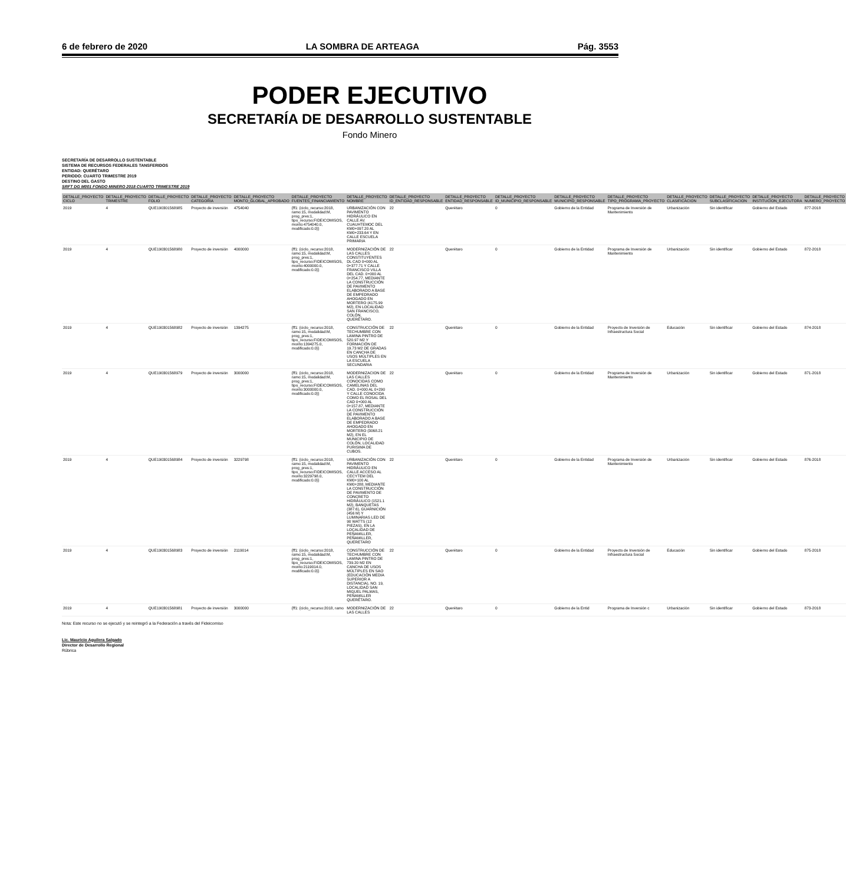6 de febrero de 2020 LA SOMBRA DE ARTEAGA Pág. 3553
PODER EJECUTIVO
SECRETARÍA DE DESARROLLO SUSTENTABLE
Fondo Minero
SECRETARÍA DE DESARROLLO SUSTENTABLE
SISTEMA DE RECURSOS FEDERALES TANSFERIDOS
ENTIDAD: QUERÉTARO
PERIODO: CUARTO TRIMESTRE 2019
DESTINO DEL GASTO
SRFT DG M001 FONDO MINERO 2018 CUARTO TRIMESTRE 2019
| DETALLE_PROYECTO CICLO | DETALLE_PROYECTO TRIMESTRE | DETALLE_PROYECTO FOLIO | DETALLE_PROYECTO CATEGORIA | DETALLE_PROYECTO MONTO_GLOBAL_APROBADO | DETALLE_PROYECTO FUENTES_FINANCIAMIENTO | DETALLE_PROYECTO NOMBRE | DETALLE_PROYECTO ID_ENTIDAD_RESPONSABLE | DETALLE_PROYECTO ENTIDAD_RESPONSABLE | DETALLE_PROYECTO ID_MUNICIPIO_RESPONSABLE | DETALLE_PROYECTO MUNICIPIO_RESPONSABLE | DETALLE_PROYECTO TIPO_PROGRAMA_PROYECTO | DETALLE_PROYECTO CLASIFICACION | DETALLE_PROYECTO SUBCLASIFICACION | DETALLE_PROYECTO INSTITUCION_EJECUTORA | DETALLE_PROYECTO NUMERO_PROYECTO |
| --- | --- | --- | --- | --- | --- | --- | --- | --- | --- | --- | --- | --- | --- | --- | --- |
| 2019 | 4 | QUE190301568985 | Proyecto de inversión | 4754040 | {ff1: {ciclo_recurso:2018, ramo:15, modalidad:M, prog_pres:1, tipo_recurso:FIDEICOMISOS, monto:4754040.0, modificado:0.0}} | URBANIZACIÓN CON PAVIMENTO HIDRÁULICO EN CALLE AV. CUAUHTEMOC DEL KM0+097.20 AL KM0+233.64 Y EN CALLE ESCUELA PRIMARIA | 22 | Querétaro | 0 | Gobierno de la Entidad | Programa de Inversión de Mantenimiento | Urbanización | Sin identificar | Gobierno del Estado | 877-2018 |
| 2019 | 4 | QUE190301568980 | Proyecto de inversión | 4000000 | {ff1: {ciclo_recurso:2018, ramo:15, modalidad:M, prog_pres:1, tipo_recurso:FIDEICOMISOS, monto:4000000.0, modificado:0.0}} | MODERNIZACIÓN DE LAS CALLES CONSTITUYENTES DL CAD 0+000 AL 0+377.71 Y CALLE FRANCISCO VILLA DEL CAD. 0+000 AL 0+254.77, MEDIANTE LA CONSTRUCCIÓN DE PAVIMENTO ELABORADO A BASE DE EMPEDRADO AHOGADO EN MORTERO (4175.99 M2), EN LOCALIDAD SAN FRANCISCO, COLÓN, QUERÉTARO. | 22 | Querétaro | 0 | Gobierno de la Entidad | Programa de Inversión de Mantenimiento | Urbanización | Sin identificar | Gobierno del Estado | 872-2018 |
| 2019 | 4 | QUE190301568982 | Proyecto de inversión | 1394275 | {ff1: {ciclo_recurso:2018, ramo:15, modalidad:M, prog_pres:1, tipo_recurso:FIDEICOMISOS, monto:1394275.0, modificado:0.0}} | CONSTRUCCIÓN DE TECHUMBRE CON LAMINA PINTRO DE 520.97 M2 Y FORMACIÓN DE 19.73 M2 DE GRADAS EN CANCHA DE USOS MÚLTIPLES EN LA ESCUELA SECUNDARIA | 22 | Querétaro | 0 | Gobierno de la Entidad | Proyecto de Inversión de Infraestructura Social | Educación | Sin identificar | Gobierno del Estado | 874-2018 |
| 2019 | 4 | QUE190301568979 | Proyecto de inversión | 3000000 | {ff1: {ciclo_recurso:2018, ramo:15, modalidad:M, prog_pres:1, tipo_recurso:FIDEICOMISOS, monto:3000000.0, modificado:0.0}} | MODERNIZACION DE LAS CALLES CONOCIDAS COMO CAMELINAS DEL CAD. 0+000 AL 0+290 Y CALLE CONOCIDA COMO EL ROSAL DEL CAD 0+000 AL 0+157.87, MEDIANTE LA CONSTRUCCIÓN DE PAVIMENTO ELABORADO A BASE DE EMPEDRADO AHOGADO EN MORTERO (3068.21 M2), EN EL MUNICIPIO DE COLÓN, LOCALIDAD PURISIMA DE CUBOS. | 22 | Querétaro | 0 | Gobierno de la Entidad | Programa de Inversión de Mantenimiento | Urbanización | Sin identificar | Gobierno del Estado | 871-2018 |
| 2019 | 4 | QUE190301568984 | Proyecto de inversión | 3229798 | {ff1: {ciclo_recurso:2018, ramo:15, modalidad:M, prog_pres:1, tipo_recurso:FIDEICOMISOS, monto:3229798.0, modificado:0.0}} | URBANIZACIÓN CON PAVIMENTO HIDRÁULICO EN CALLE ACCESO AL CECYTEM DEL KM0+100 AL KM0+288, MEDIANTE LA CONSTRUCCIÓN DE PAVIMENTO DE CONCRETO HIDRÁULICO (1521.1 M2), BANQUETAS (387.6), GUARNICIÓN (456 M) Y LUMINARIAS LED DE 90 WATTS (12 PIEZAS), EN LA LOCALIDAD DE PEÑAMILLER, PEÑAMILLER, QUERETARO | 22 | Querétaro | 0 | Gobierno de la Entidad | Programa de Inversión de Mantenimiento | Urbanización | Sin identificar | Gobierno del Estado | 876-2018 |
| 2019 | 4 | QUE190301568983 | Proyecto de inversión | 2119014 | {ff1: {ciclo_recurso:2018, ramo:15, modalidad:M, prog_pres:1, tipo_recurso:FIDEICOMISOS, monto:2119014.0, modificado:0.0}} | CONSTRUCCIÓN DE TECHUMBRE CON LAMINA PINTRO DE 739.20 M2 EN CANCHA DE USOS MÚLTIPLES EN SAO (EDUCACIÓN MEDIA SUPERIOR A DISTANCIA), NO. 19, LOCALIDAD SAN MIGUEL PALMAS, PEÑAMILLER QUERÉTARO. | 22 | Querétaro | 0 | Gobierno de la Entidad | Proyecto de Inversión de Infraestructura Social | Educación | Sin identificar | Gobierno del Estado | 875-2018 |
| 2019 | 4 | QUE190301568981 | Proyecto de inversión | 3000000 | {ff1: {ciclo_recurso:2018, ramo | MODERNIZACIÓN DE LAS CALLES | 22 | Querétaro | 0 | Gobierno de la Entid | Programa de Inversión c | Urbanización | Sin identificar | Gobierno del Estado | 873-2018 |
Nota: Este recurso no se ejecutó y se reintegró a la Federación a través del Fideicomiso
Lic. Mauricio Aguilera Salgado
Director de Desarrollo Regional
Rúbrica